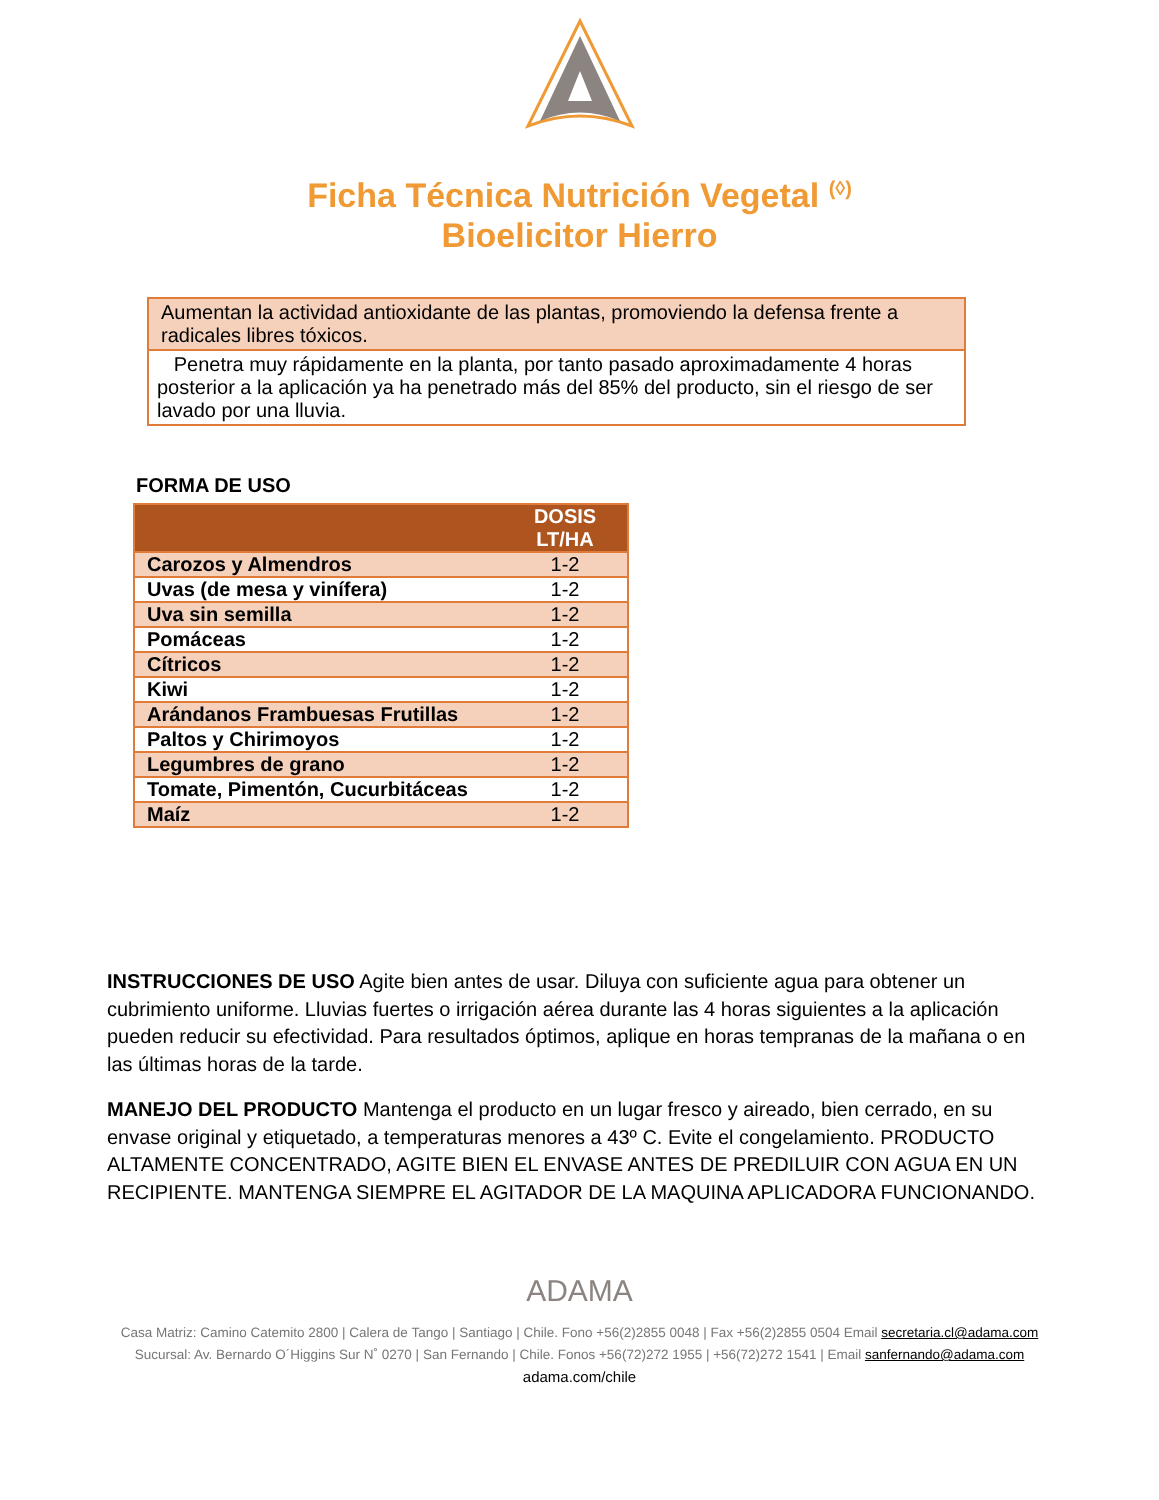Ficha Técnica Nutrición Vegetal <sup>(◊)</sup>
Bioelicitor Hierro
Aumentan la actividad antioxidante de las plantas, promoviendo la defensa frente a radicales libres tóxicos.
Penetra muy rápidamente en la planta, por tanto pasado aproximadamente 4 horas posterior a la aplicación ya ha penetrado más del 85% del producto, sin el riesgo de ser lavado por una lluvia.
FORMA DE USO
| | DOSIS LT/HA |
| --- | --- |
| Carozos y Almendros | 1-2 |
| Uvas (de mesa y vinífera) | 1-2 |
| Uva sin semilla | 1-2 |
| Pomáceas | 1-2 |
| Cítricos | 1-2 |
| Kiwi | 1-2 |
| Arándanos Frambuesas Frutillas | 1-2 |
| Paltos y Chirimoyos | 1-2 |
| Legumbres de grano | 1-2 |
| Tomate, Pimentón, Cucurbitáceas | 1-2 |
| Maíz | 1-2 |
INSTRUCCIONES DE USO Agite bien antes de usar. Diluya con suficiente agua para obtener un cubrimiento uniforme. Lluvias fuertes o irrigación aérea durante las 4 horas siguientes a la aplicación pueden reducir su efectividad. Para resultados óptimos, aplique en horas tempranas de la mañana o en las últimas horas de la tarde.
MANEJO DEL PRODUCTO Mantenga el producto en un lugar fresco y aireado, bien cerrado, en su envase original y etiquetado, a temperaturas menores a 43º C. Evite el congelamiento. PRODUCTO ALTAMENTE CONCENTRADO, AGITE BIEN EL ENVASE ANTES DE PREDILUIR CON AGUA EN UN RECIPIENTE. MANTENGA SIEMPRE EL AGITADOR DE LA MAQUINA APLICADORA FUNCIONANDO.
ADAMA
Casa Matriz: Camino Catemito 2800 | Calera de Tango | Santiago | Chile. Fono +56(2)2855 0048 | Fax +56(2)2855 0504 Email secretaria.cl@adama.com
Sucursal: Av. Bernardo O´Higgins Sur N˚ 0270 | San Fernando | Chile. Fonos +56(72)272 1955 | +56(72)272 1541 | Email sanfernando@adama.com
adama.com/chile